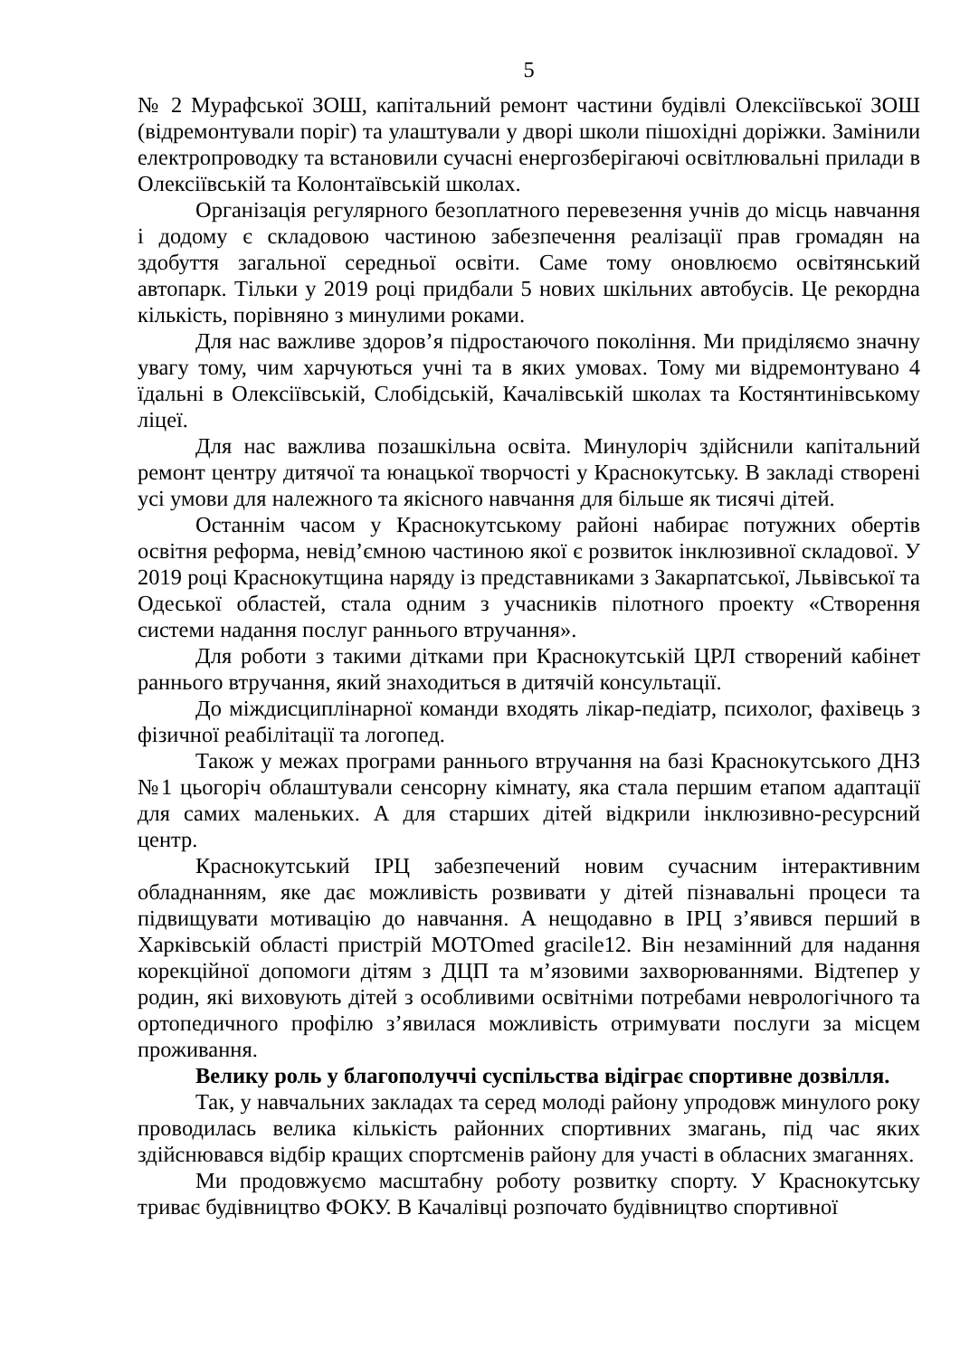5
№ 2 Мурафської ЗОШ, капітальний ремонт частини будівлі Олексіївської ЗОШ (відремонтували поріг) та улаштували у дворі школи пішохідні доріжки. Замінили електропроводку та встановили сучасні енергозберігаючі освітлювальні прилади в Олексіївській та Колонтаївській школах.
Організація регулярного безоплатного перевезення учнів до місць навчання і додому є складовою частиною забезпечення реалізації прав громадян на здобуття загальної середньої освіти. Саме тому оновлюємо освітянський автопарк. Тільки у 2019 році придбали 5 нових шкільних автобусів. Це рекордна кількість, порівняно з минулими роками.
Для нас важливе здоров’я підростаючого покоління. Ми приділяємо значну увагу тому, чим харчуються учні та в яких умовах. Тому ми відремонтувано 4 їдальні в Олексіївській, Слобідській, Качалівській школах та Костянтинівському ліцеї.
Для нас важлива позашкільна освіта. Минулоріч здійснили капітальний ремонт центру дитячої та юнацької творчості у Краснокутську. В закладі створені усі умови для належного та якісного навчання для більше як тисячі дітей.
Останнім часом у Краснокутському районі набирає потужних обертів освітня реформа, невід’ємною частиною якої є розвиток інклюзивної складової. У 2019 році Краснокутщина наряду із представниками з Закарпатської, Львівської та Одеської областей, стала одним з учасників пілотного проекту «Створення системи надання послуг раннього втручання».
Для роботи з такими дітками при Краснокутській ЦРЛ створений кабінет раннього втручання, який знаходиться в дитячій консультації.
До міждисциплінарної команди входять лікар-педіатр, психолог, фахівець з фізичної реабілітації та логопед.
Також у межах програми раннього втручання на базі Краснокутського ДНЗ №1 цьогоріч облаштували сенсорну кімнату, яка стала першим етапом адаптації для самих маленьких. А для старших дітей відкрили інклюзивно-ресурсний центр.
Краснокутський ІРЦ забезпечений новим сучасним інтерактивним обладнанням, яке дає можливість розвивати у дітей пізнавальні процеси та підвищувати мотивацію до навчання. А нещодавно в ІРЦ з’явився перший в Харківській області пристрій MOTOmed gracile12. Він незамінний для надання корекційної допомоги дітям з ДЦП та м’язовими захворюваннями. Відтепер у родин, які виховують дітей з особливими освітніми потребами неврологічного та ортопедичного профілю з’явилася можливість отримувати послуги за місцем проживання.
Велику роль у благополуччі суспільства відіграє спортивне дозвілля.
Так, у навчальних закладах та серед молоді району упродовж минулого року проводилась велика кількість районних спортивних змагань, під час яких здійснювався відбір кращих спортсменів району для участі в обласних змаганнях.
Ми продовжуємо масштабну роботу розвитку спорту. У Краснокутську триває будівництво ФОКУ. В Качалівці розпочато будівництво спортивної